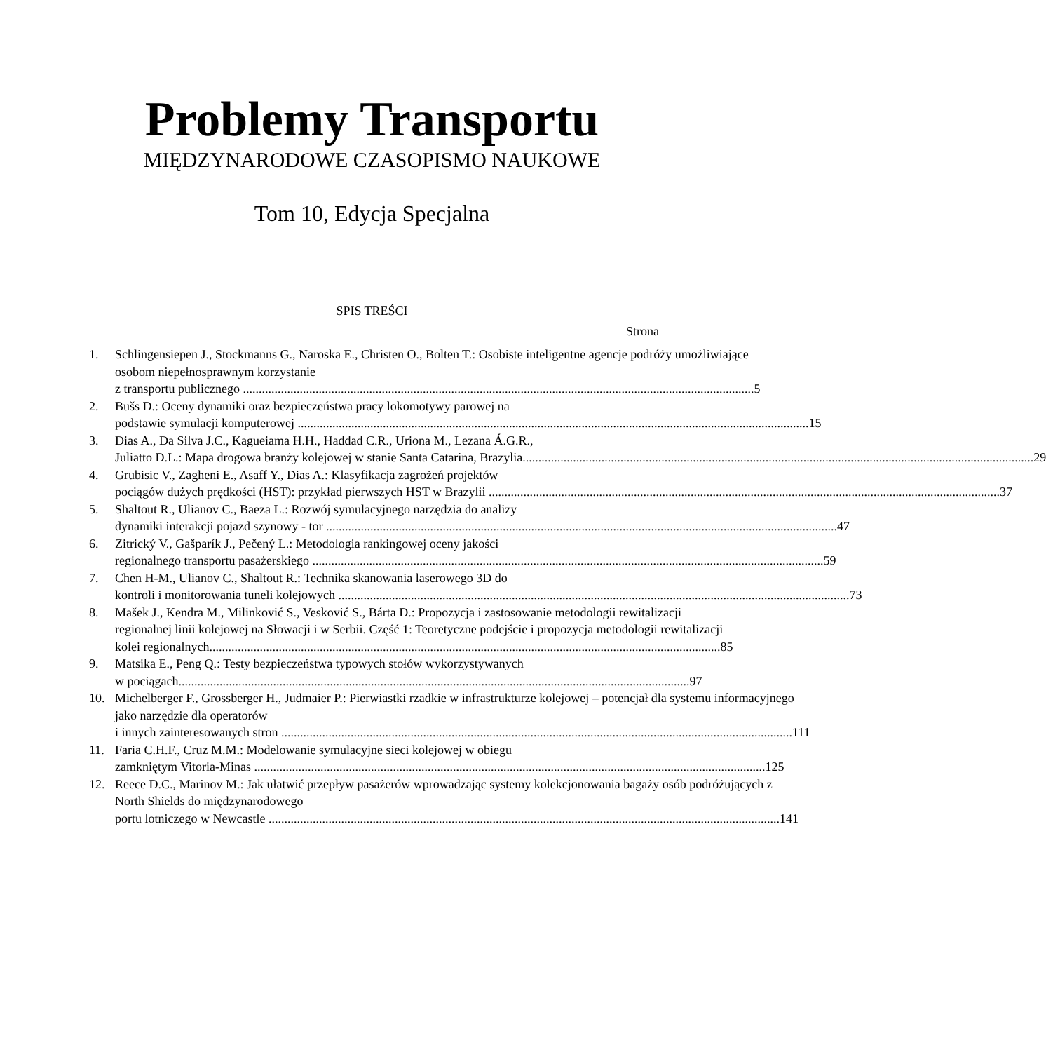Problemy Transportu
MIĘDZYNARODOWE CZASOPISMO NAUKOWE
Tom 10, Edycja Specjalna
SPIS TREŚCI
Strona
1. Schlingensiepen J., Stockmanns G., Naroska E., Christen O., Bolten T.: Osobiste inteligentne agencje podróży umożliwiające osobom niepełnosprawnym korzystanie
z transportu publicznego 5
2. Bušs D.: Oceny dynamiki oraz bezpieczeństwa pracy lokomotywy parowej na
podstawie symulacji komputerowej 15
3. Dias A., Da Silva J.C., Kagueiama H.H., Haddad C.R., Uriona M., Lezana Á.G.R.,
Juliatto D.L.: Mapa drogowa branży kolejowej w stanie Santa Catarina, Brazylia 29
4. Grubisic V., Zagheni E., Asaff Y., Dias A.: Klasyfikacja zagrożeń projektów
pociągów dużych prędkości (HST): przykład pierwszych HST w Brazylii 37
5. Shaltout R., Ulianov C., Baeza L.: Rozwój symulacyjnego narzędzia do analizy
dynamiki interakcji pojazd szynowy - tor 47
6. Zitrický V., Gašparík J., Pečený L.: Metodologia rankingowej oceny jakości
regionalnego transportu pasażerskiego 59
7. Chen H-M., Ulianov C., Shaltout R.: Technika skanowania laserowego 3D do
kontroli i monitorowania tuneli kolejowych 73
8. Mašek J., Kendra M., Milinković S., Vesković S., Bárta D.: Propozycja i zastosowanie metodologii rewitalizacji regionalnej linii kolejowej na Słowacji i w Serbii. Część 1: Teoretyczne podejście i propozycja metodologii rewitalizacji
kolei regionalnych 85
9. Matsika E., Peng Q.: Testy bezpieczeństwa typowych stołów wykorzystywanych
w pociągach 97
10. Michelberger F., Grossberger H., Judmaier P.: Pierwiastki rzadkie w infrastrukturze kolejowej – potencjał dla systemu informacyjnego jako narzędzie dla operatorów
i innych zainteresowanych stron 111
11. Faria C.H.F., Cruz M.M.: Modelowanie symulacyjne sieci kolejowej w obiegu
zamkniętym Vitoria-Minas 125
12. Reece D.C., Marinov M.: Jak ułatwić przepływ pasażerów wprowadzając systemy kolekcjonowania bagaży osób podróżujących z North Shields do międzynarodowego
portu lotniczego w Newcastle 141